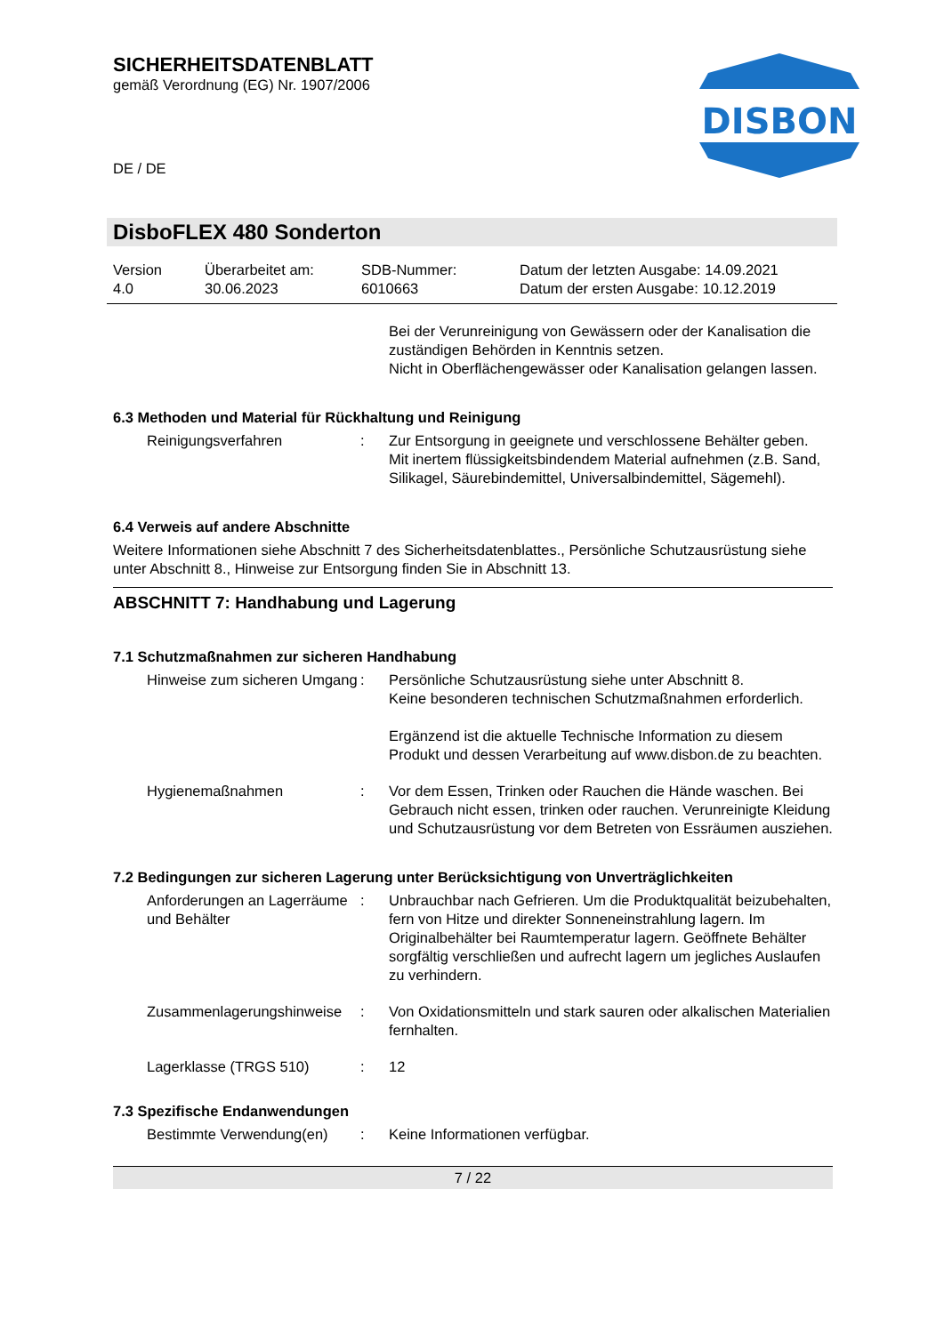SICHERHEITSDATENBLATT
gemäß Verordnung (EG) Nr. 1907/2006
DE / DE
DISBON
DisboFLEX 480 Sonderton
Version
4.0
Überarbeitet am:
30.06.2023
SDB-Nummer:
6010663
Datum der letzten Ausgabe: 14.09.2021
Datum der ersten Ausgabe: 10.12.2019
Bei der Verunreinigung von Gewässern oder der Kanalisation die zuständigen Behörden in Kenntnis setzen.
Nicht in Oberflächengewässer oder Kanalisation gelangen lassen.
6.3 Methoden und Material für Rückhaltung und Reinigung
Reinigungsverfahren : Zur Entsorgung in geeignete und verschlossene Behälter geben.
Mit inertem flüssigkeitsbindendem Material aufnehmen (z.B. Sand, Silikagel, Säurebindemittel, Universalbindemittel, Sägemehl).
6.4 Verweis auf andere Abschnitte
Weitere Informationen siehe Abschnitt 7 des Sicherheitsdatenblattes., Persönliche Schutzausrüstung siehe unter Abschnitt 8., Hinweise zur Entsorgung finden Sie in Abschnitt 13.
ABSCHNITT 7: Handhabung und Lagerung
7.1 Schutzmaßnahmen zur sicheren Handhabung
Hinweise zum sicheren Umgang
: Persönliche Schutzausrüstung siehe unter Abschnitt 8.
Keine besonderen technischen Schutzmaßnahmen erforderlich.
Ergänzend ist die aktuelle Technische Information zu diesem Produkt und dessen Verarbeitung auf www.disbon.de zu beachten.
Hygienemaßnahmen : Vor dem Essen, Trinken oder Rauchen die Hände waschen. Bei Gebrauch nicht essen, trinken oder rauchen. Verunreinigte Kleidung und Schutzausrüstung vor dem Betreten von Essräumen ausziehen.
7.2 Bedingungen zur sicheren Lagerung unter Berücksichtigung von Unverträglichkeiten
Anforderungen an Lagerräume und Behälter
: Unbrauchbar nach Gefrieren. Um die Produktqualität beizubehalten, fern von Hitze und direkter Sonneneinstrahlung lagern. Im Originalbehälter bei Raumtemperatur lagern. Geöffnete Behälter sorgfältig verschließen und aufrecht lagern um jegliches Auslaufen zu verhindern.
Zusammenlagerungshinweise
: Von Oxidationsmitteln und stark sauren oder alkalischen Materialien fernhalten.
Lagerklasse (TRGS 510) : 12
7.3 Spezifische Endanwendungen
Bestimmte Verwendung(en) : Keine Informationen verfügbar.
7 / 22